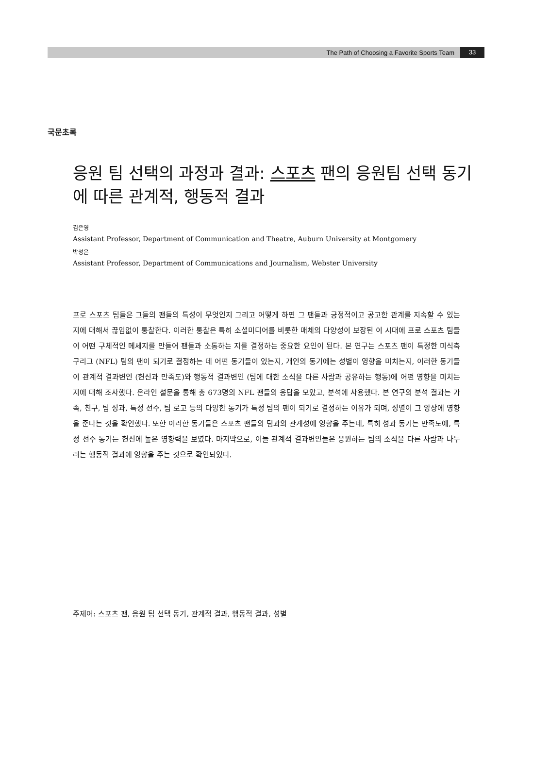The Path of Choosing a Favorite Sports Team 33
국문초록
응원 팀 선택의 과정과 결과: 스포츠 팬의 응원팀 선택 동기에 따른 관계적, 행동적 결과
김은영
Assistant Professor, Department of Communication and Theatre, Auburn University at Montgomery
박성은
Assistant Professor, Department of Communications and Journalism, Webster University
프로 스포츠 팀들은 그들의 팬들의 특성이 무엇인지 그리고 어떻게 하면 그 팬들과 긍정적이고 공고한 관계를 지속할 수 있는 지에 대해서 끊임없이 통찰한다. 이러한 통찰은 특히 소셜미디어를 비롯한 매체의 다양성이 보장된 이 시대에 프로 스포츠 팀들이 어떤 구체적인 메세지를 만들어 팬들과 소통하는 지를 결정하는 중요한 요인이 된다. 본 연구는 스포츠 팬이 특정한 미식축구리그 (NFL) 팀의 팬이 되기로 결정하는 데 어떤 동기들이 있는지, 개인의 동기에는 성별이 영향을 미치는지, 이러한 동기들이 관계적 결과변인 (헌신과 만족도)와 행동적 결과변인 (팀에 대한 소식을 다른 사람과 공유하는 행동)에 어떤 영향을 미치는 지에 대해 조사했다. 온라인 설문을 통해 총 673명의 NFL 팬들의 응답을 모았고, 분석에 사용했다. 본 연구의 분석 결과는 가족, 친구, 팀 성과, 특정 선수, 팀 로고 등의 다양한 동기가 특정 팀의 팬이 되기로 결정하는 이유가 되며, 성별이 그 양상에 영향을 준다는 것을 확인했다. 또한 이러한 동기들은 스포츠 팬들의 팀과의 관계성에 영향을 주는데, 특히 성과 동기는 만족도에, 특정 선수 동기는 헌신에 높은 영향력을 보였다. 마지막으로, 이들 관계적 결과변인들은 응원하는 팀의 소식을 다른 사람과 나누려는 행동적 결과에 영향을 주는 것으로 확인되었다.
주제어: 스포츠 팬, 응원 팀 선택 동기, 관계적 결과, 행동적 결과, 성별